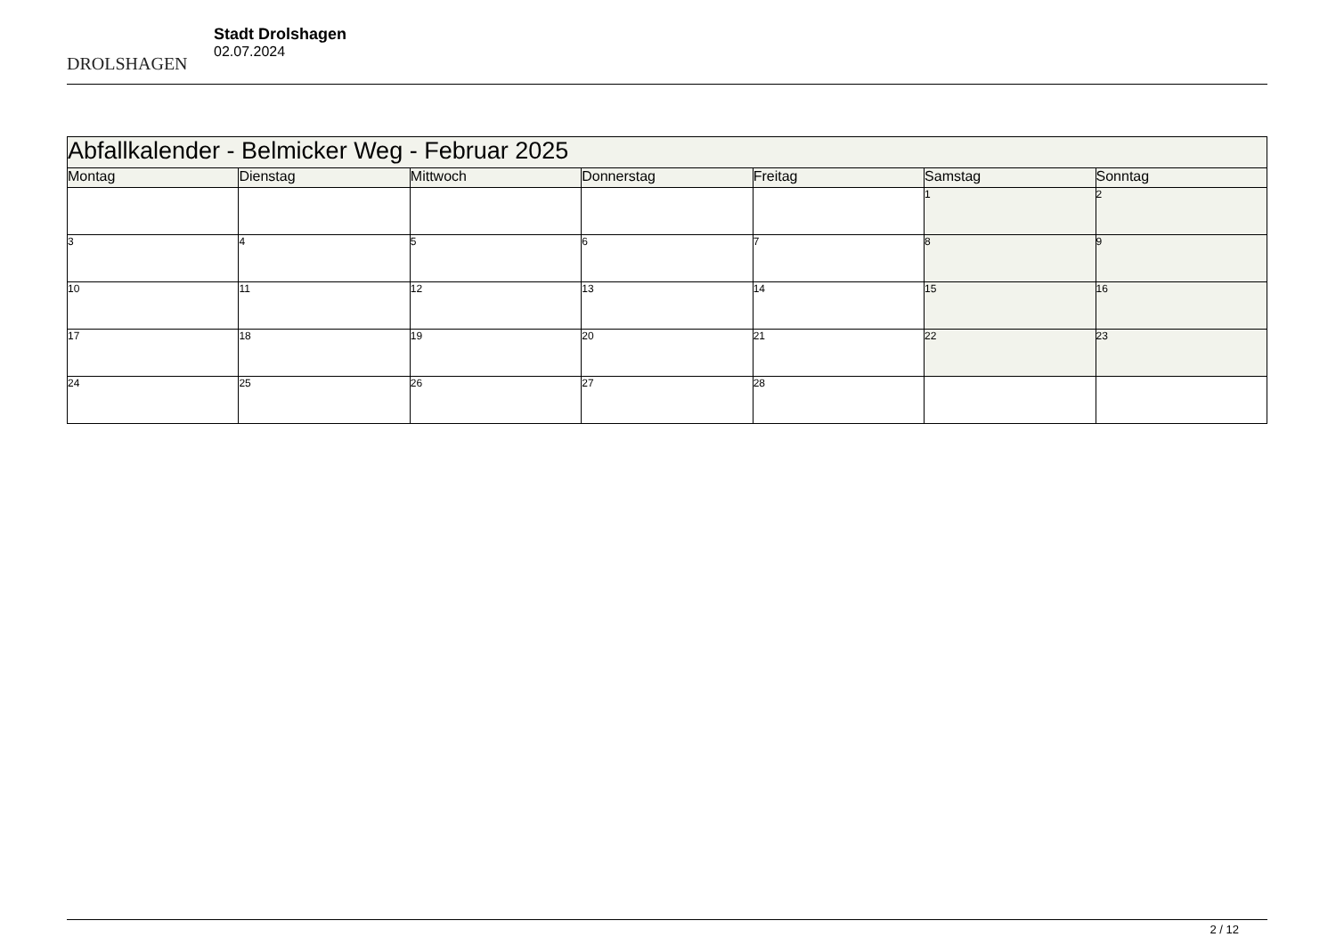DROLSHAGEN
Stadt Drolshagen
02.07.2024
| Abfallkalender - Belmicker Weg - Februar 2025 | | | | | | |
| Montag | Dienstag | Mittwoch | Donnerstag | Freitag | Samstag | Sonntag |
| | | | | | 1 | 2 |
| 3 | 4 | 5 | 6 | 7 | 8 | 9 |
| 10 | 11 | 12 | 13 | 14 | 15 | 16 |
| 17 | 18 | 19 | 20 | 21 | 22 | 23 |
| 24 | 25 | 26 | 27 | 28 | | |
2 / 12